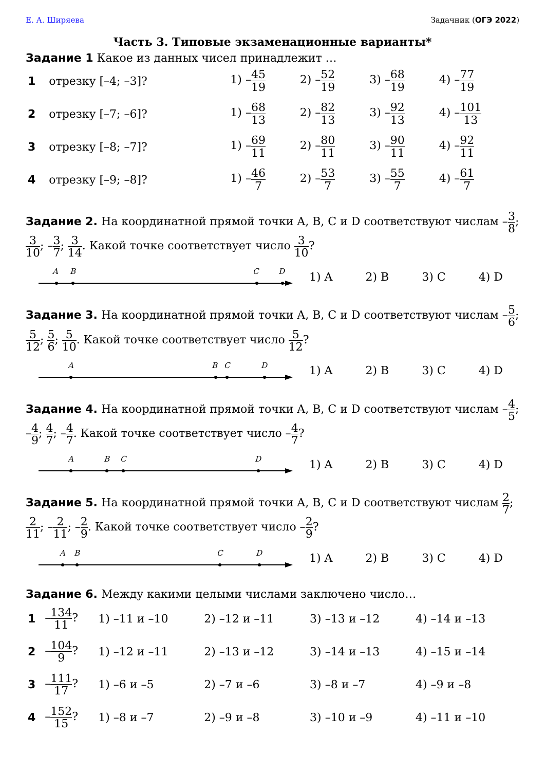Е. А. Ширяева Задачник (ОГЭ 2022)
Часть 3. Типовые экзаменационные варианты*
Задание 1 Какое из данных чисел принадлежит …
| 1 | отрезку [–4; –3]? | 1) – 45 19 | 2) – 52 19 | 3) – 68 19 | 4) – 77 19 |
| 2 | отрезку [–7; –6]? | 1) – 68 13 | 2) – 82 13 | 3) – 92 13 | 4) – 101 13 |
| 3 | отрезку [–8; –7]? | 1) – 69 11 | 2) – 80 11 | 3) – 90 11 | 4) – 92 11 |
| 4 | отрезку [–9; –8]? | 1) – 46 7 | 2) – 53 7 | 3) – 55 7 | 4) – 61 7 |
Задание 2. На координатной прямой точки A, B, C и D соответствуют числам –3 8; 3 10; –3 7; 3 14. Какой точке соответствует число 3 10?
A
B
C
D
1) A 2) B 3) C 4) D
Задание 3. На координатной прямой точки A, B, C и D соответствуют числам –5 6; 5 12; 5 6; 5 10. Какой точке соответствует число 5 12?
A
B
C
D
1) A 2) B 3) C 4) D
Задание 4. На координатной прямой точки A, B, C и D соответствуют числам –4 5; –4 9; 4 7; –4 7. Какой точке соответствует число –4 7?
A
B
C
D
1) A 2) B 3) C 4) D
Задание 5. На координатной прямой точки A, B, C и D соответствуют числам 2 7; 2 11; –2 11; –2 9. Какой точке соответствует число –2 9?
A
B
C
D
1) A 2) B 3) C 4) D
Задание 6. Между какими целыми числами заключено число…
| 1 | – 134 11 ? | 1) –11 и –10 | 2) –12 и –11 | 3) –13 и –12 | 4) –14 и –13 |
| 2 | – 104 9 ? | 1) –12 и –11 | 2) –13 и –12 | 3) –14 и –13 | 4) –15 и –14 |
| 3 | – 111 17 ? | 1) –6 и –5 | 2) –7 и –6 | 3) –8 и –7 | 4) –9 и –8 |
| 4 | – 152 15 ? | 1) –8 и –7 | 2) –9 и –8 | 3) –10 и –9 | 4) –11 и –10 |